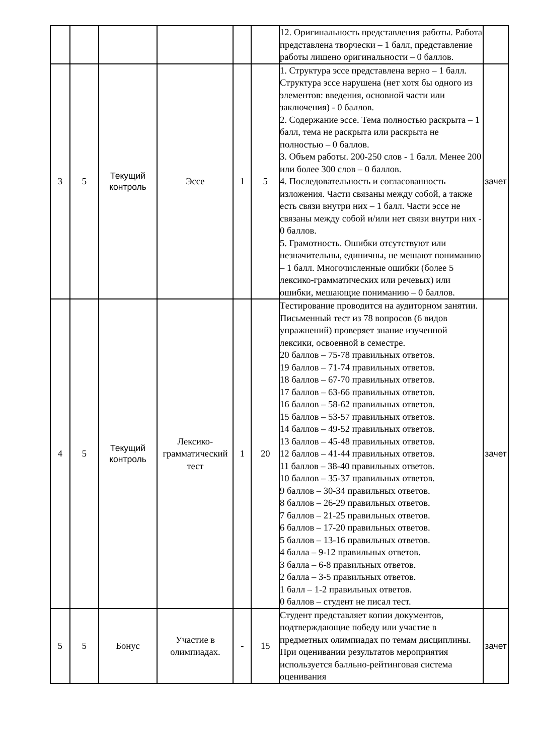| | | | | | | 12. Оригинальность представления работы. Работа представлена творчески – 1 балл, представление работы лишено оригинальности – 0 баллов. | |
| 3 | 5 | Текущий контроль | Эссе | 1 | 5 | 1. Структура эссе представлена верно – 1 балл. Структура эссе нарушена (нет хотя бы одного из элементов: введения, основной части или заключения) - 0 баллов. 2. Содержание эссе. Тема полностью раскрыта – 1 балл, тема не раскрыта или раскрыта не полностью – 0 баллов. 3. Объем работы. 200-250 слов - 1 балл. Менее 200 или более 300 слов – 0 баллов. 4. Последовательность и согласованность изложения. Части связаны между собой, а также есть связи внутри них – 1 балл. Части эссе не связаны между собой и/или нет связи внутри них - 0 баллов. 5. Грамотность. Ошибки отсутствуют или незначительны, единичны, не мешают пониманию – 1 балл. Многочисленные ошибки (более 5 лексико-грамматических или речевых) или ошибки, мешающие пониманию – 0 баллов. | зачет |
| 4 | 5 | Текущий контроль | Лексико-грамматический тест | 1 | 20 | Тестирование проводится на аудиторном занятии. Письменный тест из 78 вопросов (6 видов упражнений) проверяет знание изученной лексики, освоенной в семестре. 20 баллов – 75-78 правильных ответов. 19 баллов – 71-74 правильных ответов. 18 баллов – 67-70 правильных ответов. 17 баллов – 63-66 правильных ответов. 16 баллов – 58-62 правильных ответов. 15 баллов – 53-57 правильных ответов. 14 баллов – 49-52 правильных ответов. 13 баллов – 45-48 правильных ответов. 12 баллов – 41-44 правильных ответов. 11 баллов – 38-40 правильных ответов. 10 баллов – 35-37 правильных ответов. 9 баллов – 30-34 правильных ответов. 8 баллов – 26-29 правильных ответов. 7 баллов – 21-25 правильных ответов. 6 баллов – 17-20 правильных ответов. 5 баллов – 13-16 правильных ответов. 4 балла – 9-12 правильных ответов. 3 балла – 6-8 правильных ответов. 2 балла – 3-5 правильных ответов. 1 балл – 1-2 правильных ответов. 0 баллов – студент не писал тест. | зачет |
| 5 | 5 | Бонус | Участие в олимпиадах. | - | 15 | Студент представляет копии документов, подтверждающие победу или участие в предметных олимпиадах по темам дисциплины. При оценивании результатов мероприятия используется балльно-рейтинговая система оценивания | зачет |